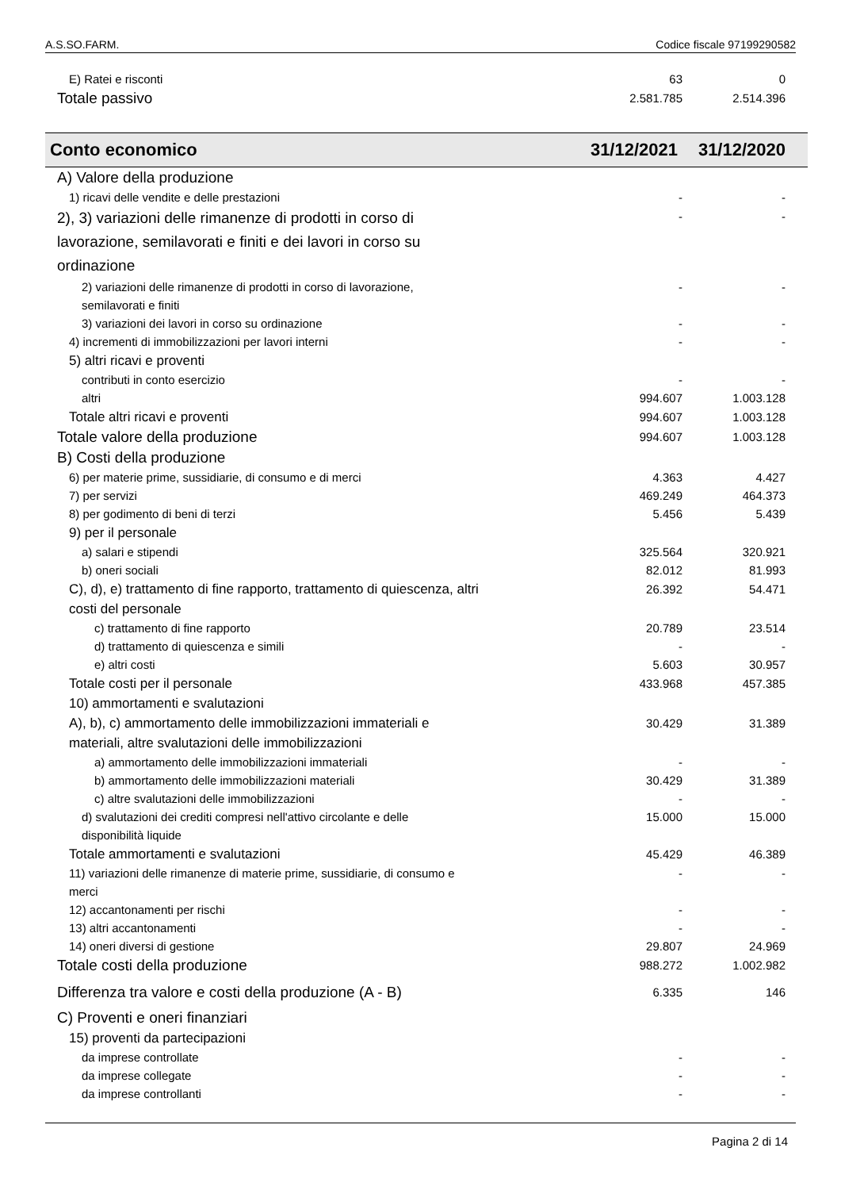A.S.SO.FARM. Codice fiscale 97199290582
| E) Ratei e risconti | 63 | 0 |
| Totale passivo | 2.581.785 | 2.514.396 |
| Conto economico | 31/12/2021 | 31/12/2020 |
| --- | --- | --- |
| A) Valore della produzione | | |
| 1) ricavi delle vendite e delle prestazioni | - | - |
| 2), 3) variazioni delle rimanenze di prodotti in corso di lavorazione, semilavorati e finiti e dei lavori in corso su ordinazione | - | - |
| 2) variazioni delle rimanenze di prodotti in corso di lavorazione, semilavorati e finiti | - | - |
| 3) variazioni dei lavori in corso su ordinazione | - | - |
| 4) incrementi di immobilizzazioni per lavori interni | - | - |
| 5) altri ricavi e proventi | | |
| contributi in conto esercizio | - | - |
| altri | 994.607 | 1.003.128 |
| Totale altri ricavi e proventi | 994.607 | 1.003.128 |
| Totale valore della produzione | 994.607 | 1.003.128 |
| B) Costi della produzione | | |
| 6) per materie prime, sussidiarie, di consumo e di merci | 4.363 | 4.427 |
| 7) per servizi | 469.249 | 464.373 |
| 8) per godimento di beni di terzi | 5.456 | 5.439 |
| 9) per il personale | | |
| a) salari e stipendi | 325.564 | 320.921 |
| b) oneri sociali | 82.012 | 81.993 |
| C), d), e) trattamento di fine rapporto, trattamento di quiescenza, altri costi del personale | 26.392 | 54.471 |
| c) trattamento di fine rapporto | 20.789 | 23.514 |
| d) trattamento di quiescenza e simili | - | - |
| e) altri costi | 5.603 | 30.957 |
| Totale costi per il personale | 433.968 | 457.385 |
| 10) ammortamenti e svalutazioni | | |
| A), b), c) ammortamento delle immobilizzazioni immateriali e materiali, altre svalutazioni delle immobilizzazioni | 30.429 | 31.389 |
| a) ammortamento delle immobilizzazioni immateriali | - | - |
| b) ammortamento delle immobilizzazioni materiali | 30.429 | 31.389 |
| c) altre svalutazioni delle immobilizzazioni | - | - |
| d) svalutazioni dei crediti compresi nell'attivo circolante e delle disponibilità liquide | 15.000 | 15.000 |
| Totale ammortamenti e svalutazioni | 45.429 | 46.389 |
| 11) variazioni delle rimanenze di materie prime, sussidiarie, di consumo e merci | - | - |
| 12) accantonamenti per rischi | - | - |
| 13) altri accantonamenti | - | - |
| 14) oneri diversi di gestione | 29.807 | 24.969 |
| Totale costi della produzione | 988.272 | 1.002.982 |
| Differenza tra valore e costi della produzione (A - B) | 6.335 | 146 |
| C) Proventi e oneri finanziari | | |
| 15) proventi da partecipazioni | | |
| da imprese controllate | - | - |
| da imprese collegate | - | - |
| da imprese controllanti | - | - |
Pagina 2 di 14